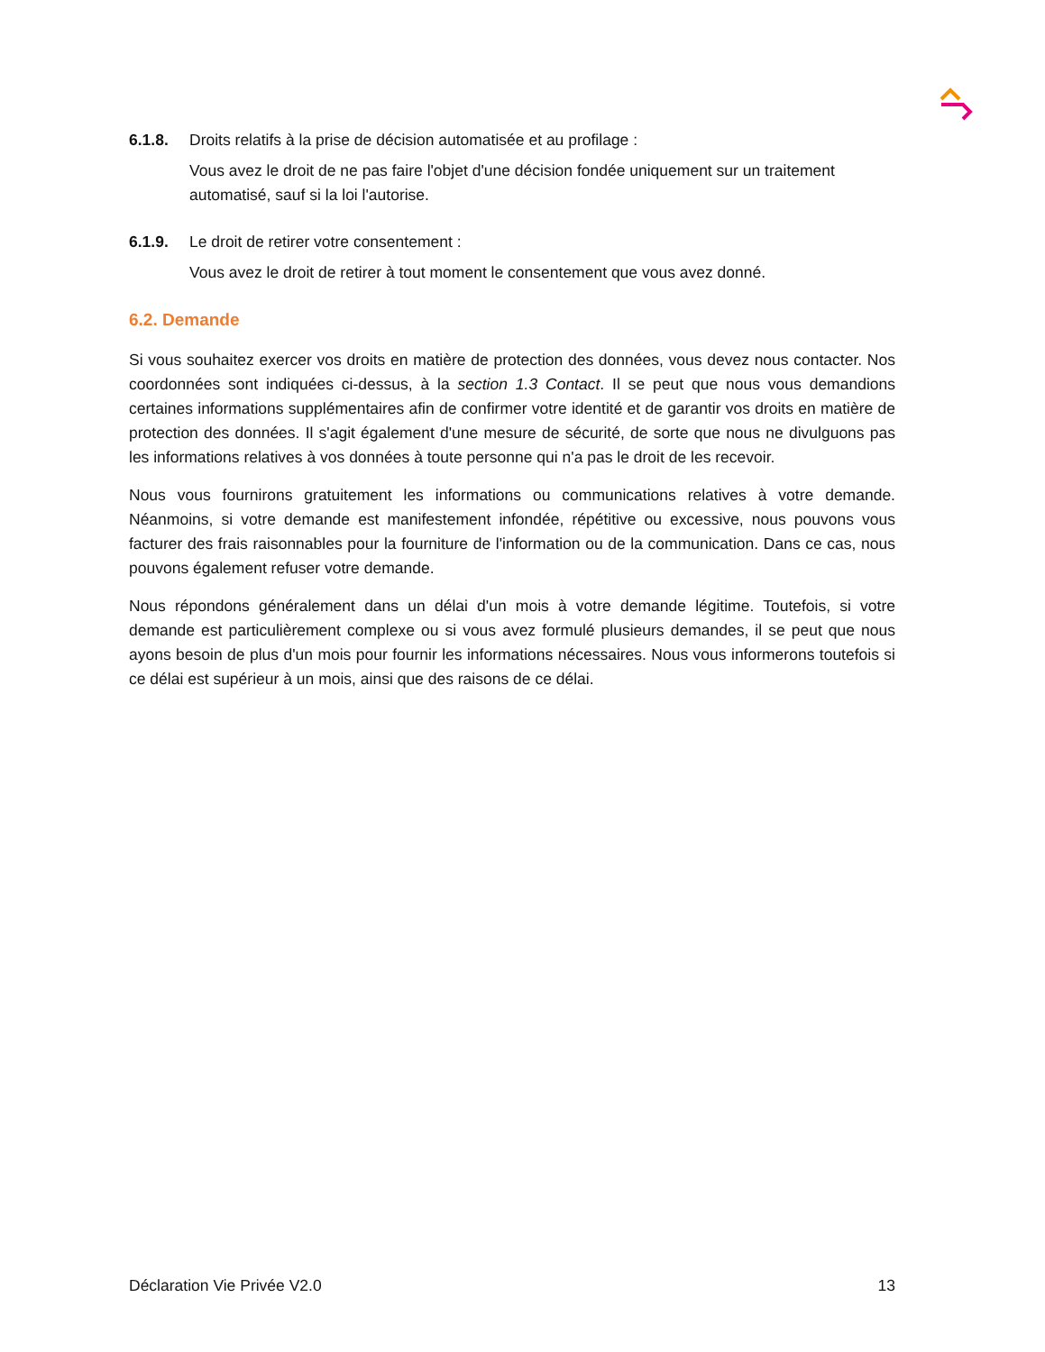6.1.8. Droits relatifs à la prise de décision automatisée et au profilage :
Vous avez le droit de ne pas faire l'objet d'une décision fondée uniquement sur un traitement automatisé, sauf si la loi l'autorise.
6.1.9. Le droit de retirer votre consentement :
Vous avez le droit de retirer à tout moment le consentement que vous avez donné.
6.2. Demande
Si vous souhaitez exercer vos droits en matière de protection des données, vous devez nous contacter. Nos coordonnées sont indiquées ci-dessus, à la section 1.3 Contact. Il se peut que nous vous demandions certaines informations supplémentaires afin de confirmer votre identité et de garantir vos droits en matière de protection des données. Il s'agit également d'une mesure de sécurité, de sorte que nous ne divulguons pas les informations relatives à vos données à toute personne qui n'a pas le droit de les recevoir.
Nous vous fournirons gratuitement les informations ou communications relatives à votre demande. Néanmoins, si votre demande est manifestement infondée, répétitive ou excessive, nous pouvons vous facturer des frais raisonnables pour la fourniture de l'information ou de la communication. Dans ce cas, nous pouvons également refuser votre demande.
Nous répondons généralement dans un délai d'un mois à votre demande légitime. Toutefois, si votre demande est particulièrement complexe ou si vous avez formulé plusieurs demandes, il se peut que nous ayons besoin de plus d'un mois pour fournir les informations nécessaires. Nous vous informerons toutefois si ce délai est supérieur à un mois, ainsi que des raisons de ce délai.
Déclaration Vie Privée V2.0 13